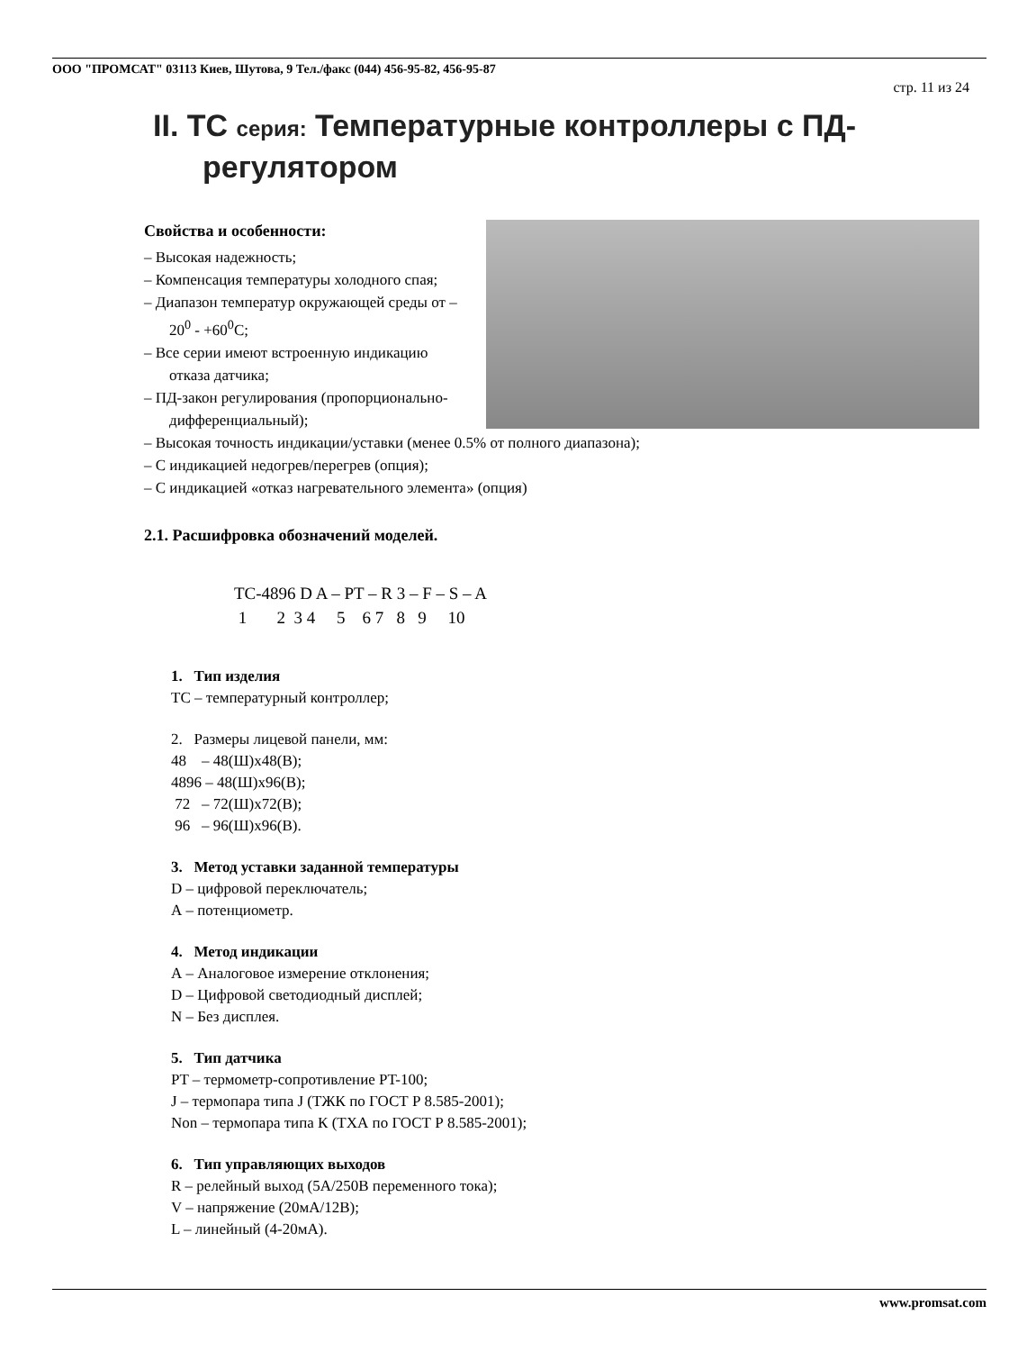ООО "ПРОМСАТ" 03113 Киев, Шутова, 9 Тел./факс (044) 456-95-82, 456-95-87
стр. 11 из 24
II. TC серия: Температурные контроллеры с ПД-регулятором
Свойства и особенности:
– Высокая надежность;
– Компенсация температуры холодного спая;
– Диапазон температур окружающей среды от –20<sup>0</sup> - +60<sup>0</sup>С;
– Все серии имеют встроенную индикацию отказа датчика;
– ПД-закон регулирования (пропорционально-дифференциальный);
– Высокая точность индикации/уставки (менее 0.5% от полного диапазона);
– С индикацией недогрев/перегрев (опция);
– С индикацией «отказ нагревательного элемента» (опция)
2.1. Расшифровка обозначений моделей.
TC-4896 D A – PT – R 3 – F – S – A 1 2 3 4 5 6 7 8 9 10
1. Тип изделия
ТС – температурный контроллер;
2. Размеры лицевой панели, мм:
48 – 48(Ш)х48(В);
4896 – 48(Ш)х96(В);
72 – 72(Ш)х72(В);
96 – 96(Ш)х96(В).
3. Метод уставки заданной температуры
D – цифровой переключатель;
А – потенциометр.
4. Метод индикации
А – Аналоговое измерение отклонения;
D – Цифровой светодиодный дисплей;
N – Без дисплея.
5. Тип датчика
PT – термометр-сопротивление PT-100;
J – термопара типа J (ТЖК по ГОСТ Р 8.585-2001);
Non – термопара типа К (ТХА по ГОСТ Р 8.585-2001);
6. Тип управляющих выходов
R – релейный выход (5А/250В переменного тока);
V – напряжение (20мА/12В);
L – линейный (4-20мА).
www.promsat.com